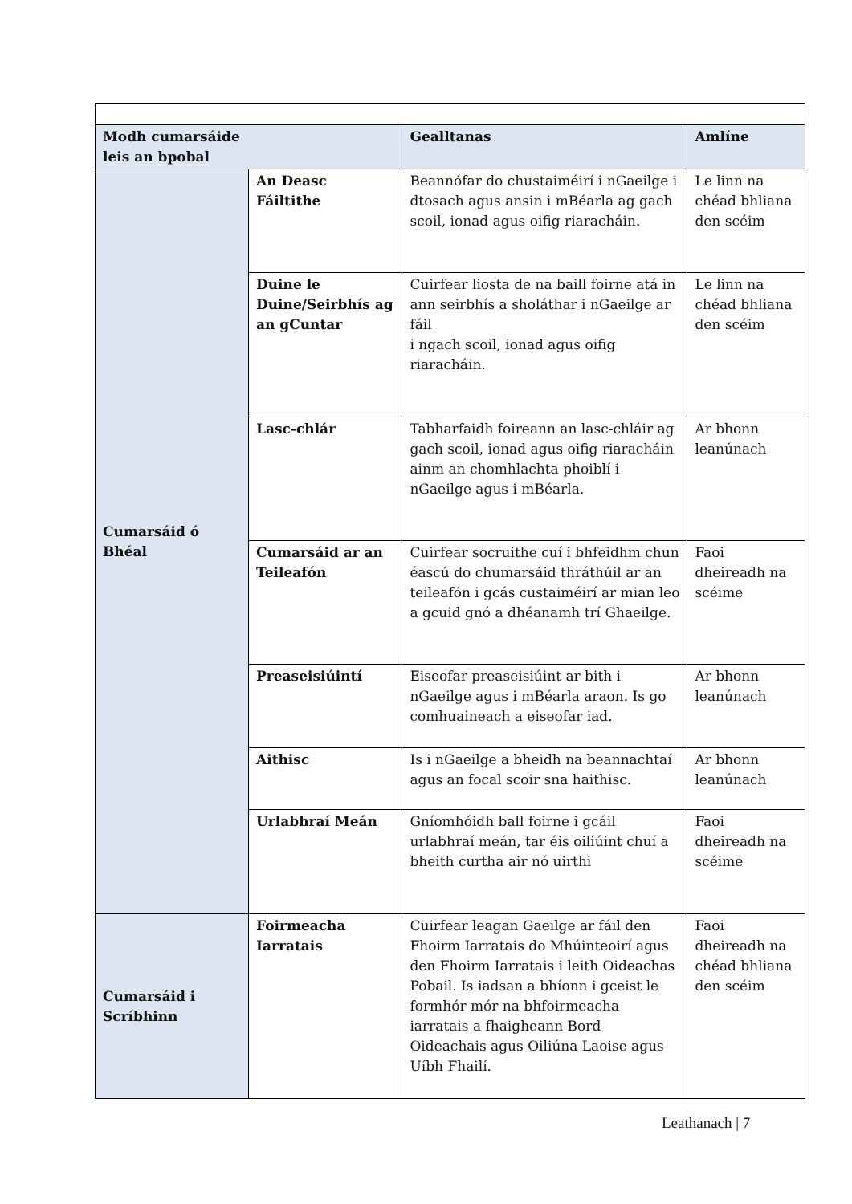| Modh cumarsáide leis an bpobal | | Gealltanas | Amlíne |
| --- | --- | --- | --- |
| Cumarsáid ó Bhéal | An Deasc Fáiltithe | Beannófar do chustaiméirí i nGaeilge i dtosach agus ansin i mBéarla ag gach scoil, ionad agus oifig riaracháin. | Le linn na chéad bhliana den scéim |
| | Duine le Duine/Seirbhís ag an gCuntar | Cuirfear liosta de na baill foirne atá in ann seirbhís a sholáthar i nGaeilge ar fáil i ngach scoil, ionad agus oifig riaracháin. | Le linn na chéad bhliana den scéim |
| | Lasc-chlár | Tabharfaidh foireann an lasc-chláir ag gach scoil, ionad agus oifig riaracháin ainm an chomhlachta phoiblí i nGaeilge agus i mBéarla. | Ar bhonn leanúnach |
| | Cumarsáid ar an Teileafón | Cuirfear socruithe cuí i bhfeidhm chun éascú do chumarsáid thráthúil ar an teileafón i gcás custaiméirí ar mian leo a gcuid gnó a dhéanamh trí Ghaeilge. | Faoi dheireadh na scéime |
| | Preaseisiúintí | Eiseofar preaseisiúint ar bith i nGaeilge agus i mBéarla araon. Is go comhuaineach a eiseofar iad. | Ar bhonn leanúnach |
| | Aithisc | Is i nGaeilge a bheidh na beannachtaí agus an focal scoir sna haithisc. | Ar bhonn leanúnach |
| | Urlabhraí Meán | Gníomhóidh ball foirne i gcáil urlabhraí meán, tar éis oiliúint chuí a bheith curtha air nó uirthi | Faoi dheireadh na scéime |
| Cumarsáid i Scríbhinn | Foirmeacha Iarratais | Cuirfear leagan Gaeilge ar fáil den Fhoirm Iarratais do Mhúinteoirí agus den Fhoirm Iarratais i leith Oideachas Pobail. Is iadsan a bhíonn i gceist le formhór mór na bhfoirmeacha iarratais a fhaigheann Bord Oideachais agus Oiliúna Laoise agus Uíbh Fhailí. | Faoi dheireadh na chéad bhliana den scéim |
Leathanach | 7